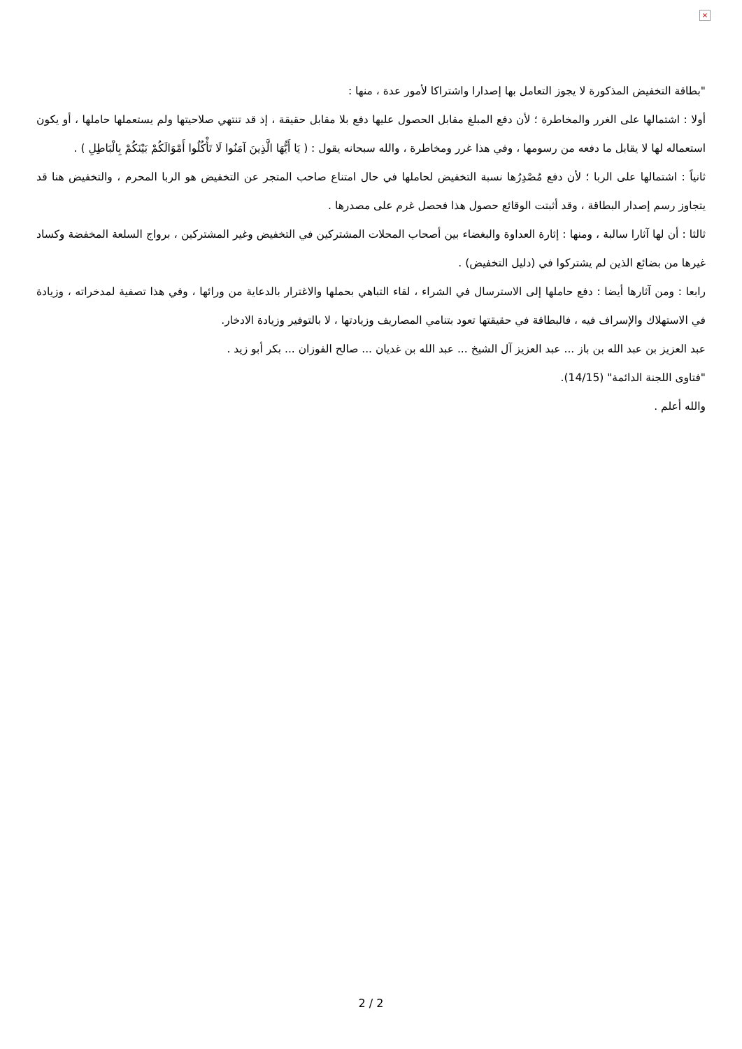×
"بطاقة التخفيض المذكورة لا يجوز التعامل بها إصدارا واشتراكا لأمور عدة ، منها :
أولا : اشتمالها على الغرر والمخاطرة ؛ لأن دفع المبلغ مقابل الحصول عليها دفع بلا مقابل حقيقة ، إذ قد تنتهي صلاحيتها ولم يستعملها حاملها ، أو يكون استعماله لها لا يقابل ما دفعه من رسومها ، وفي هذا غرر ومخاطرة ، والله سبحانه يقول : ( يَا أَيُّهَا الَّذِينَ آمَنُوا لَا تَأْكُلُوا أَمْوَالَكُمْ بَيْنَكُمْ بِالْبَاطِلِ ) .
ثانياً : اشتمالها على الربا ؛ لأن دفع مُصْدِرُها نسبة التخفيض لحاملها في حال امتناع صاحب المتجر عن التخفيض هو الربا المحرم ، والتخفيض هنا قد يتجاوز رسم إصدار البطاقة ، وقد أثبتت الوقائع حصول هذا فحصل غرم على مصدرها .
ثالثا : أن لها آثارا سالبة ، ومنها : إثارة العداوة والبغضاء بين أصحاب المحلات المشتركين في التخفيض وغير المشتركين ، برواج السلعة المخفضة وكساد غيرها من بضائع الذين لم يشتركوا في (دليل التخفيض) .
رابعا : ومن آثارها أيضا : دفع حاملها إلى الاسترسال في الشراء ، لقاء التباهي بحملها والاغترار بالدعاية من ورائها ، وفي هذا تصفية لمدخراته ، وزيادة في الاستهلاك والإسراف فيه ، فالبطاقة في حقيقتها تعود بتنامي المصاريف وزيادتها ، لا بالتوفير وزيادة الادخار.
عبد العزيز بن عبد الله بن باز ... عبد العزيز آل الشيخ ... عبد الله بن غديان ... صالح الفوزان ... بكر أبو زيد .
"فتاوى اللجنة الدائمة" (14/15).
والله أعلم .
2 / 2